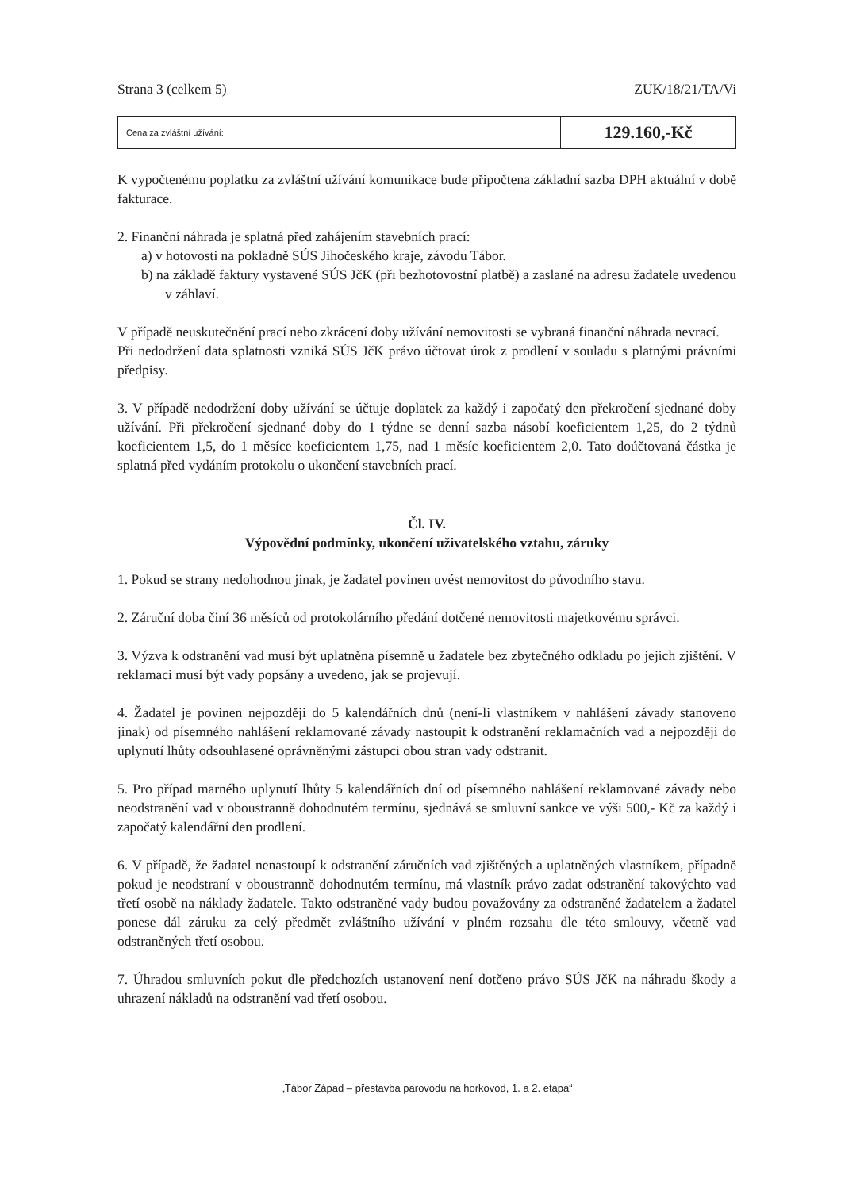Strana 3 (celkem 5) ZUK/18/21/TA/Vi
| Cena za zvláštní užívání: | 129.160,-Kč |
K vypočtenému poplatku za zvláštní užívání komunikace bude připočtena základní sazba DPH aktuální v době fakturace.
2. Finanční náhrada je splatná před zahájením stavebních prací:
a) v hotovosti na pokladně SÚS Jihočeského kraje, závodu Tábor.
b) na základě faktury vystavené SÚS JčK (při bezhotovostní platbě) a zaslané na adresu žadatele uvedenou v záhlaví.
V případě neuskutečnění prací nebo zkrácení doby užívání nemovitosti se vybraná finanční náhrada nevrací.
Při nedodržení data splatnosti vzniká SÚS JčK právo účtovat úrok z prodlení v souladu s platnými právními předpisy.
3. V případě nedodržení doby užívání se účtuje doplatek za každý i započatý den překročení sjednané doby užívání. Při překročení sjednané doby do 1 týdne se denní sazba násobí koeficientem 1,25, do 2 týdnů koeficientem 1,5, do 1 měsíce koeficientem 1,75, nad 1 měsíc koeficientem 2,0. Tato doúčtovaná částka je splatná před vydáním protokolu o ukončení stavebních prací.
Čl. IV.
Výpovědní podmínky, ukončení uživatelského vztahu, záruky
1. Pokud se strany nedohodnou jinak, je žadatel povinen uvést nemovitost do původního stavu.
2. Záruční doba činí 36 měsíců od protokolárního předání dotčené nemovitosti majetkovému správci.
3. Výzva k odstranění vad musí být uplatněna písemně u žadatele bez zbytečného odkladu po jejich zjištění. V reklamaci musí být vady popsány a uvedeno, jak se projevují.
4. Žadatel je povinen nejpozději do 5 kalendářních dnů (není-li vlastníkem v nahlášení závady stanoveno jinak) od písemného nahlášení reklamované závady nastoupit k odstranění reklamačních vad a nejpozději do uplynutí lhůty odsouhlasené oprávněnými zástupci obou stran vady odstranit.
5. Pro případ marného uplynutí lhůty 5 kalendářních dní od písemného nahlášení reklamované závady nebo neodstranění vad v oboustranně dohodnutém termínu, sjednává se smluvní sankce ve výši 500,- Kč za každý i započatý kalendářní den prodlení.
6. V případě, že žadatel nenastoupí k odstranění záručních vad zjištěných a uplatněných vlastníkem, případně pokud je neodstraní v oboustranně dohodnutém termínu, má vlastník právo zadat odstranění takovýchto vad třetí osobě na náklady žadatele. Takto odstraněné vady budou považovány za odstraněné žadatelem a žadatel ponese dál záruku za celý předmět zvláštního užívání v plném rozsahu dle této smlouvy, včetně vad odstraněných třetí osobou.
7. Úhradou smluvních pokut dle předchozích ustanovení není dotčeno právo SÚS JčK na náhradu škody a uhrazení nákladů na odstranění vad třetí osobou.
„Tábor Západ – přestavba parovodu na horkovod, 1. a 2. etapa“